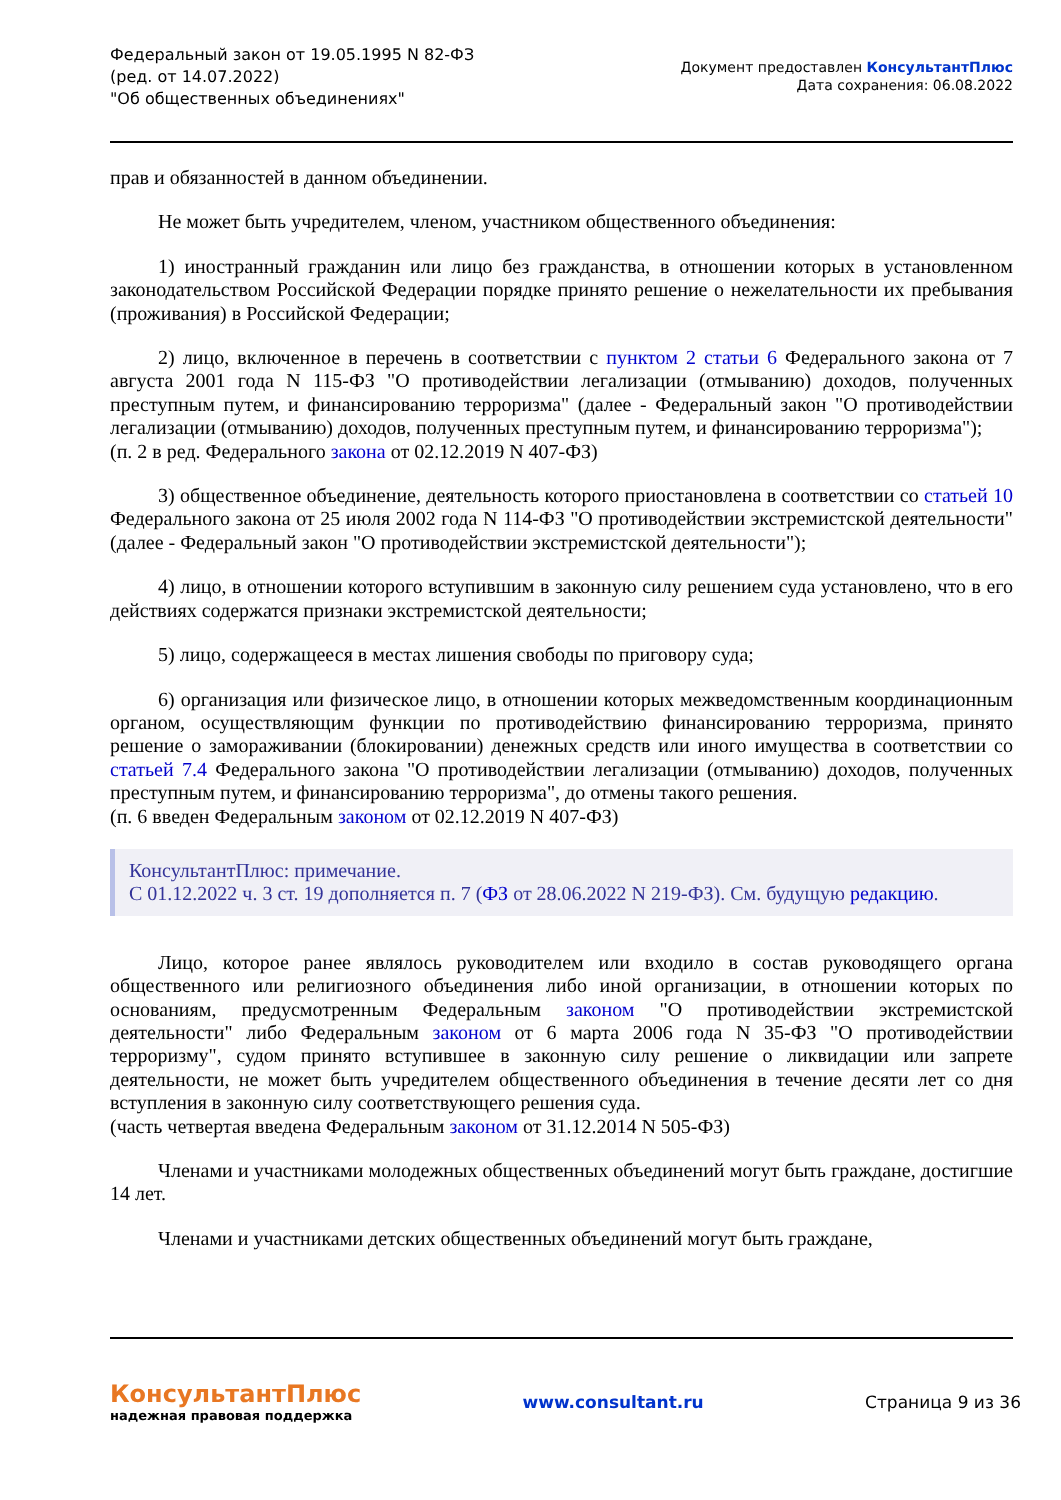Федеральный закон от 19.05.1995 N 82-ФЗ
(ред. от 14.07.2022)
"Об общественных объединениях"
Документ предоставлен КонсультантПлюс
Дата сохранения: 06.08.2022
прав и обязанностей в данном объединении.
Не может быть учредителем, членом, участником общественного объединения:
1) иностранный гражданин или лицо без гражданства, в отношении которых в установленном законодательством Российской Федерации порядке принято решение о нежелательности их пребывания (проживания) в Российской Федерации;
2) лицо, включенное в перечень в соответствии с пунктом 2 статьи 6 Федерального закона от 7 августа 2001 года N 115-ФЗ "О противодействии легализации (отмыванию) доходов, полученных преступным путем, и финансированию терроризма" (далее - Федеральный закон "О противодействии легализации (отмыванию) доходов, полученных преступным путем, и финансированию терроризма");
(п. 2 в ред. Федерального закона от 02.12.2019 N 407-ФЗ)
3) общественное объединение, деятельность которого приостановлена в соответствии со статьей 10 Федерального закона от 25 июля 2002 года N 114-ФЗ "О противодействии экстремистской деятельности" (далее - Федеральный закон "О противодействии экстремистской деятельности");
4) лицо, в отношении которого вступившим в законную силу решением суда установлено, что в его действиях содержатся признаки экстремистской деятельности;
5) лицо, содержащееся в местах лишения свободы по приговору суда;
6) организация или физическое лицо, в отношении которых межведомственным координационным органом, осуществляющим функции по противодействию финансированию терроризма, принято решение о замораживании (блокировании) денежных средств или иного имущества в соответствии со статьей 7.4 Федерального закона "О противодействии легализации (отмыванию) доходов, полученных преступным путем, и финансированию терроризма", до отмены такого решения.
(п. 6 введен Федеральным законом от 02.12.2019 N 407-ФЗ)
КонсультантПлюс: примечание.
С 01.12.2022 ч. 3 ст. 19 дополняется п. 7 (ФЗ от 28.06.2022 N 219-ФЗ). См. будущую редакцию.
Лицо, которое ранее являлось руководителем или входило в состав руководящего органа общественного или религиозного объединения либо иной организации, в отношении которых по основаниям, предусмотренным Федеральным законом "О противодействии экстремистской деятельности" либо Федеральным законом от 6 марта 2006 года N 35-ФЗ "О противодействии терроризму", судом принято вступившее в законную силу решение о ликвидации или запрете деятельности, не может быть учредителем общественного объединения в течение десяти лет со дня вступления в законную силу соответствующего решения суда.
(часть четвертая введена Федеральным законом от 31.12.2014 N 505-ФЗ)
Членами и участниками молодежных общественных объединений могут быть граждане, достигшие 14 лет.
Членами и участниками детских общественных объединений могут быть граждане,
КонсультантПлюс
надежная правовая поддержка
www.consultant.ru Страница 9 из 36